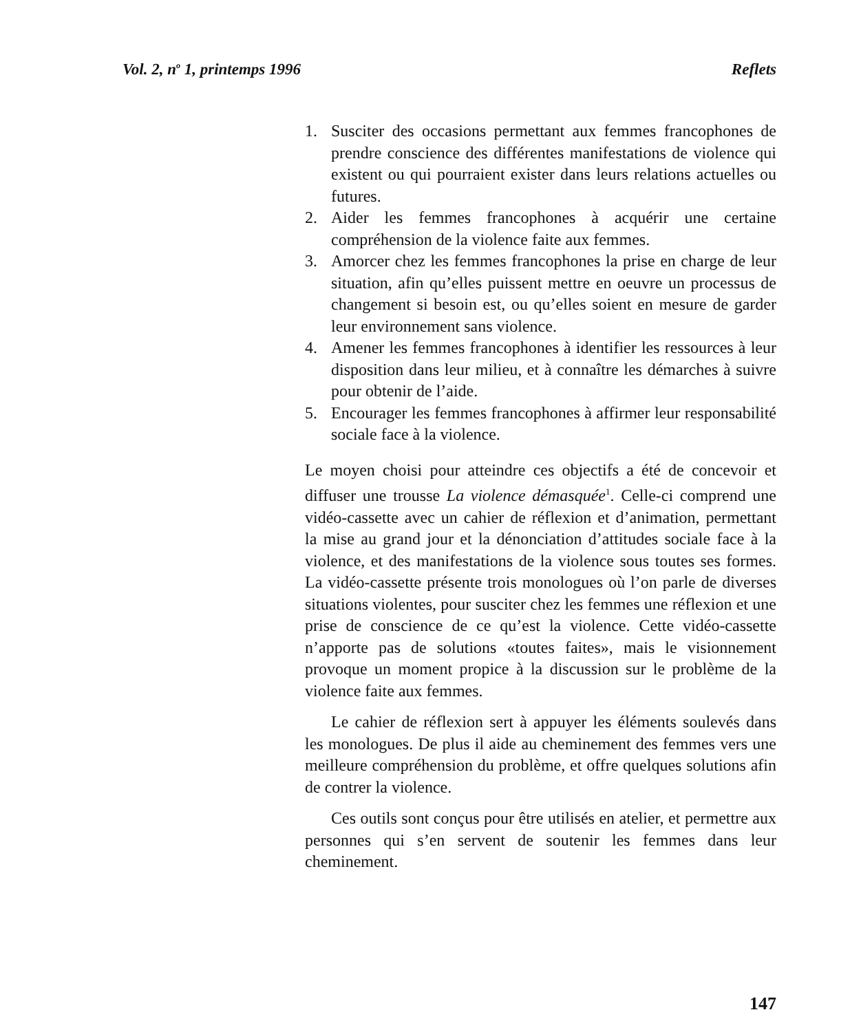Vol. 2, n<sup>o</sup> 1, printemps 1996 Reflets
1. Susciter des occasions permettant aux femmes francophones de prendre conscience des différentes manifestations de violence qui existent ou qui pourraient exister dans leurs relations actuelles ou futures.
2. Aider les femmes francophones à acquérir une certaine compréhension de la violence faite aux femmes.
3. Amorcer chez les femmes francophones la prise en charge de leur situation, afin qu’elles puissent mettre en oeuvre un processus de changement si besoin est, ou qu’elles soient en mesure de garder leur environnement sans violence.
4. Amener les femmes francophones à identifier les ressources à leur disposition dans leur milieu, et à connaître les démarches à suivre pour obtenir de l’aide.
5. Encourager les femmes francophones à affirmer leur responsabilité sociale face à la violence.
Le moyen choisi pour atteindre ces objectifs a été de concevoir et diffuser une trousse La violence démasquée<sup>1</sup>. Celle-ci comprend une vidéo-cassette avec un cahier de réflexion et d’animation, permettant la mise au grand jour et la dénonciation d’attitudes sociale face à la violence, et des manifestations de la violence sous toutes ses formes. La vidéo-cassette présente trois monologues où l’on parle de diverses situations violentes, pour susciter chez les femmes une réflexion et une prise de conscience de ce qu’est la violence. Cette vidéo-cassette n’apporte pas de solutions «toutes faites», mais le visionnement provoque un moment propice à la discussion sur le problème de la violence faite aux femmes.
Le cahier de réflexion sert à appuyer les éléments soulevés dans les monologues. De plus il aide au cheminement des femmes vers une meilleure compréhension du problème, et offre quelques solutions afin de contrer la violence.
Ces outils sont conçus pour être utilisés en atelier, et permettre aux personnes qui s’en servent de soutenir les femmes dans leur cheminement.
147